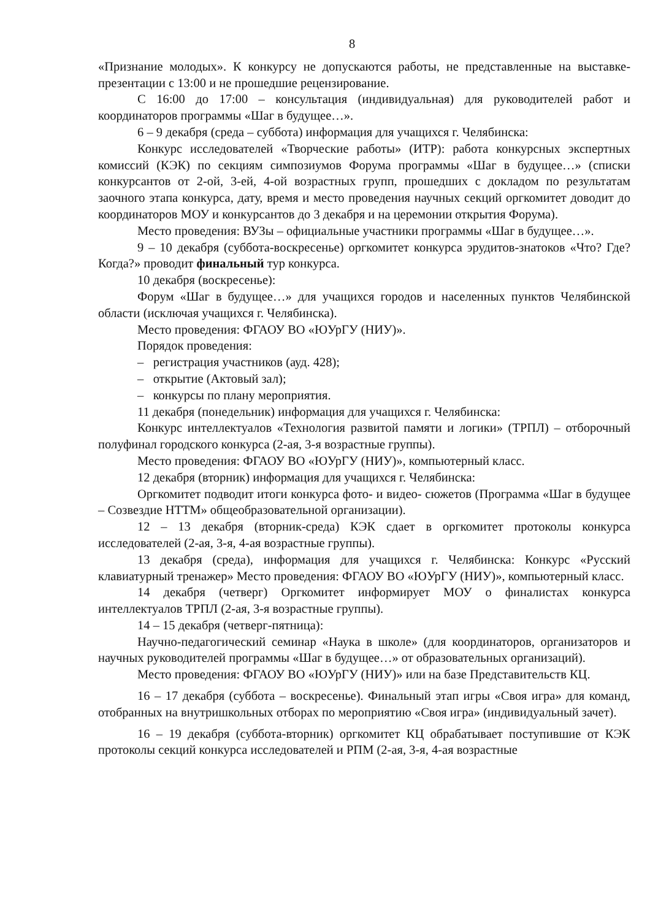8
«Признание молодых». К конкурсу не допускаются работы, не представленные на выставке-презентации с 13:00 и не прошедшие рецензирование.
С 16:00 до 17:00 – консультация (индивидуальная) для руководителей работ и координаторов программы «Шаг в будущее…».
6 – 9 декабря (среда – суббота) информация для учащихся г. Челябинска:
Конкурс исследователей «Творческие работы» (ИТР): работа конкурсных экспертных комиссий (КЭК) по секциям симпозиумов Форума программы «Шаг в будущее…» (списки конкурсантов от 2-ой, 3-ей, 4-ой возрастных групп, прошедших с докладом по результатам заочного этапа конкурса, дату, время и место проведения научных секций оргкомитет доводит до координаторов МОУ и конкурсантов до 3 декабря и на церемонии открытия Форума).
Место проведения: ВУЗы – официальные участники программы «Шаг в будущее…».
9 – 10 декабря (суббота-воскресенье) оргкомитет конкурса эрудитов-знатоков «Что? Где? Когда?» проводит финальный тур конкурса.
10 декабря (воскресенье):
Форум «Шаг в будущее…» для учащихся городов и населенных пунктов Челябинской области (исключая учащихся г. Челябинска).
Место проведения: ФГАОУ ВО «ЮУрГУ (НИУ)».
Порядок проведения:
– регистрация участников (ауд. 428);
– открытие (Актовый зал);
– конкурсы по плану мероприятия.
11 декабря (понедельник) информация для учащихся г. Челябинска:
Конкурс интеллектуалов «Технология развитой памяти и логики» (ТРПЛ) – отборочный полуфинал городского конкурса (2-ая, 3-я возрастные группы).
Место проведения: ФГАОУ ВО «ЮУрГУ (НИУ)», компьютерный класс.
12 декабря (вторник) информация для учащихся г. Челябинска:
Оргкомитет подводит итоги конкурса фото- и видео- сюжетов (Программа «Шаг в будущее – Созвездие НТТМ» общеобразовательной организации).
12 – 13 декабря (вторник-среда) КЭК сдает в оргкомитет протоколы конкурса исследователей (2-ая, 3-я, 4-ая возрастные группы).
13 декабря (среда), информация для учащихся г. Челябинска: Конкурс «Русский клавиатурный тренажер» Место проведения: ФГАОУ ВО «ЮУрГУ (НИУ)», компьютерный класс.
14 декабря (четверг) Оргкомитет информирует МОУ о финалистах конкурса интеллектуалов ТРПЛ (2-ая, 3-я возрастные группы).
14 – 15 декабря (четверг-пятница):
Научно-педагогический семинар «Наука в школе» (для координаторов, организаторов и научных руководителей программы «Шаг в будущее…» от образовательных организаций).
Место проведения: ФГАОУ ВО «ЮУрГУ (НИУ)» или на базе Представительств КЦ.
16 – 17 декабря (суббота – воскресенье). Финальный этап игры «Своя игра» для команд, отобранных на внутришкольных отборах по мероприятию «Своя игра» (индивидуальный зачет).
16 – 19 декабря (суббота-вторник) оргкомитет КЦ обрабатывает поступившие от КЭК протоколы секций конкурса исследователей и РПМ (2-ая, 3-я, 4-ая возрастные